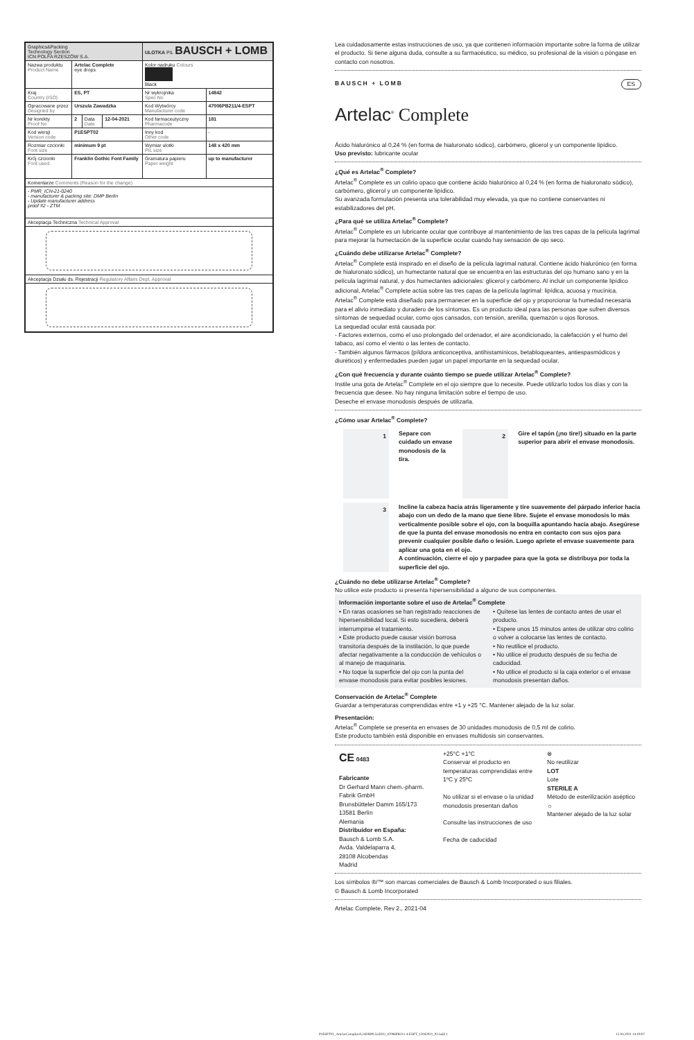| Graphics&Packing Technology Section ICN POLFA RZESZÓW S.A. | | | | ULOTKA PIL BAUSCH + LOMB | |
| Nazwa produktu Product Name | Artelac Complete eye drops | | | Kolor nadruku Colours Black | |
| Kraj Country (ISO) | ES, PT | | | Nr wykrojnika Spec No | 14842 |
| Opracowane przez Designed by | Urszula Zawadzka | | | Kod Wytwórcy Manufacturer code | 47006PB211/4-ESPT |
| Nr korekty Proof No | 2 | Data Date | 12-04-2021 | Kod farmaceutyczny Pharmacode | 181 |
| Kod wersji Version code | P1ESPT02 | | | Inny kod Other code | - |
| Rozmiar czcionki Font size | minimum 9 pt | | | Wymiar ulotki PIL size | 148 x 420 mm |
| Krój czcionki Font used | Franklin Gothic Font Family | | | Gramatura papieru Paper weight | up to manufacturer |
| Komentarze Comments (Reason for the change) | | | | | |
| - PMR_ICN-21-0240 - manufacturer & packing site: DMP Berlin - Update manufacturer address proof #2 - ZTM | | | | | |
| Akceptacja Techniczna Technical Approval | | | | | |
| Akceptacja Działu ds. Rejestracji Regulatory Affairs Dept. Approval | | | | | |
Lea cuidadosamente estas instrucciones de uso, ya que contienen información importante sobre la forma de utilizar el producto. Si tiene alguna duda, consulte a su farmacéutico, su médico, su profesional de la visión o póngase en contacto con nosotros.
BAUSCH + LOMB ES
Artelac<sup>®</sup> Complete
Ácido hialurónico al 0,24 % (en forma de hialuronato sódico), carbómero, glicerol y un componente lipídico.
Uso previsto: lubricante ocular
¿Qué es Artelac<sup>®</sup> Complete?
Artelac<sup>®</sup> Complete es un colirio opaco que contiene ácido hialurónico al 0,24 % (en forma de hialuronato sódico), carbómero, glicerol y un componente lipídico.
Su avanzada formulación presenta una tolerabilidad muy elevada, ya que no contiene conservantes ni estabilizadores del pH.
¿Para qué se utiliza Artelac<sup>®</sup> Complete?
Artelac<sup>®</sup> Complete es un lubricante ocular que contribuye al mantenimiento de las tres capas de la película lagrimal para mejorar la humectación de la superficie ocular cuando hay sensación de ojo seco.
¿Cuándo debe utilizarse Artelac<sup>®</sup> Complete?
Artelac<sup>®</sup> Complete está inspirado en el diseño de la película lagrimal natural. Contiene ácido hialurónico (en forma de hialuronato sódico), un humectante natural que se encuentra en las estructuras del ojo humano sano y en la película lagrimal natural, y dos humectantes adicionales: glicerol y carbómero. Al incluir un componente lipídico adicional, Artelac<sup>®</sup> Complete actúa sobre las tres capas de la película lagrimal: lipídica, acuosa y mucínica.
Artelac<sup>®</sup> Complete está diseñado para permanecer en la superficie del ojo y proporcionar la humedad necesaria para el alivio inmediato y duradero de los síntomas. Es un producto ideal para las personas que sufren diversos síntomas de sequedad ocular, como ojos cansados, con tensión, arenilla, quemazón u ojos llorosos.
La sequedad ocular está causada por:
- Factores externos, como el uso prolongado del ordenador, el aire acondicionado, la calefacción y el humo del tabaco, así como el viento o las lentes de contacto.
- También algunos fármacos (píldora anticonceptiva, antihistamínicos, betabloqueantes, antiespasmódicos y diuréticos) y enfermedades pueden jugar un papel importante en la sequedad ocular.
¿Con qué frecuencia y durante cuánto tiempo se puede utilizar Artelac<sup>®</sup> Complete?
Instile una gota de Artelac<sup>®</sup> Complete en el ojo siempre que lo necesite. Puede utilizarlo todos los días y con la frecuencia que desee. No hay ninguna limitación sobre el tiempo de uso.
Deseche el envase monodosis después de utilizarla.
¿Cómo usar Artelac<sup>®</sup> Complete?
1
Separe con cuidado un envase monodosis de la tira.
2
Gire el tapón (¡no tire!) situado en la parte superior para abrir el envase monodosis.
3
Incline la cabeza hacia atrás ligeramente y tire suavemente del párpado inferior hacia abajo con un dedo de la mano que tiene libre. Sujete el envase monodosis lo más verticalmente posible sobre el ojo, con la boquilla apuntando hacia abajo. Asegúrese de que la punta del envase monodosis no entra en contacto con sus ojos para prevenir cualquier posible daño o lesión. Luego apriete el envase suavemente para aplicar una gota en el ojo.
A continuación, cierre el ojo y parpadee para que la gota se distribuya por toda la superficie del ojo.
¿Cuándo no debe utilizarse Artelac<sup>®</sup> Complete?
No utilice este producto si presenta hipersensibilidad a alguno de sus componentes.
Información importante sobre el uso de Artelac<sup>®</sup> Complete
• En raras ocasiones se han registrado reacciones de hipersensibilidad local. Si esto sucediera, deberá interrumpirse el tratamiento.
• Este producto puede causar visión borrosa transitoria después de la instilación, lo que puede afectar negativamente a la conducción de vehículos o al manejo de maquinaria.
• No toque la superficie del ojo con la punta del envase monodosis para evitar posibles lesiones.
• Quítese las lentes de contacto antes de usar el producto.
• Espere unos 15 minutos antes de utilizar otro colirio o volver a colocarse las lentes de contacto.
• No reutilice el producto.
• No utilice el producto después de su fecha de caducidad.
• No utilice el producto si la caja exterior o el envase monodosis presentan daños.
Conservación de Artelac<sup>®</sup> Complete
Guardar a temperaturas comprendidas entre +1 y +25 °C. Mantener alejado de la luz solar.
Presentación:
Artelac<sup>®</sup> Complete se presenta en envases de 30 unidades monodosis de 0,5 ml de colirio.
Este producto también está disponible en envases multidosis sin conservantes.
CE 0483
Fabricante
Dr Gerhard Mann chem.-pharm. Fabrik GmbH
Brunsbütteler Damm 165/173
13581 Berlín
Alemania
Distribuidor en España:
Bausch & Lomb S.A.
Avda. Valdelaparra 4,
28108 Alcobendas
Madrid
+25°C +1°C
Conservar el producto en temperaturas comprendidas entre 1ºC y 25ºC
No utilizar si el envase o la unidad monodosis presentan daños
Consulte las instrucciones de uso
Fecha de caducidad
⊗
No reutilizar
LOT
Lote
STERILE A
Método de esterilización aséptico
☼
Mantener alejado de la luz solar
Los símbolos ®/™ son marcas comerciales de Bausch & Lomb Incorporated o sus filiales.
© Bausch & Lomb Incorporated
Artelac Complete, Rev 2., 2021-04
P1ESPT02_ArtelacComplete0,24DRP0,5xSDU_47006PB211-4-ESPT_12042021_02.indd 1 12.04.2021 14:19:07